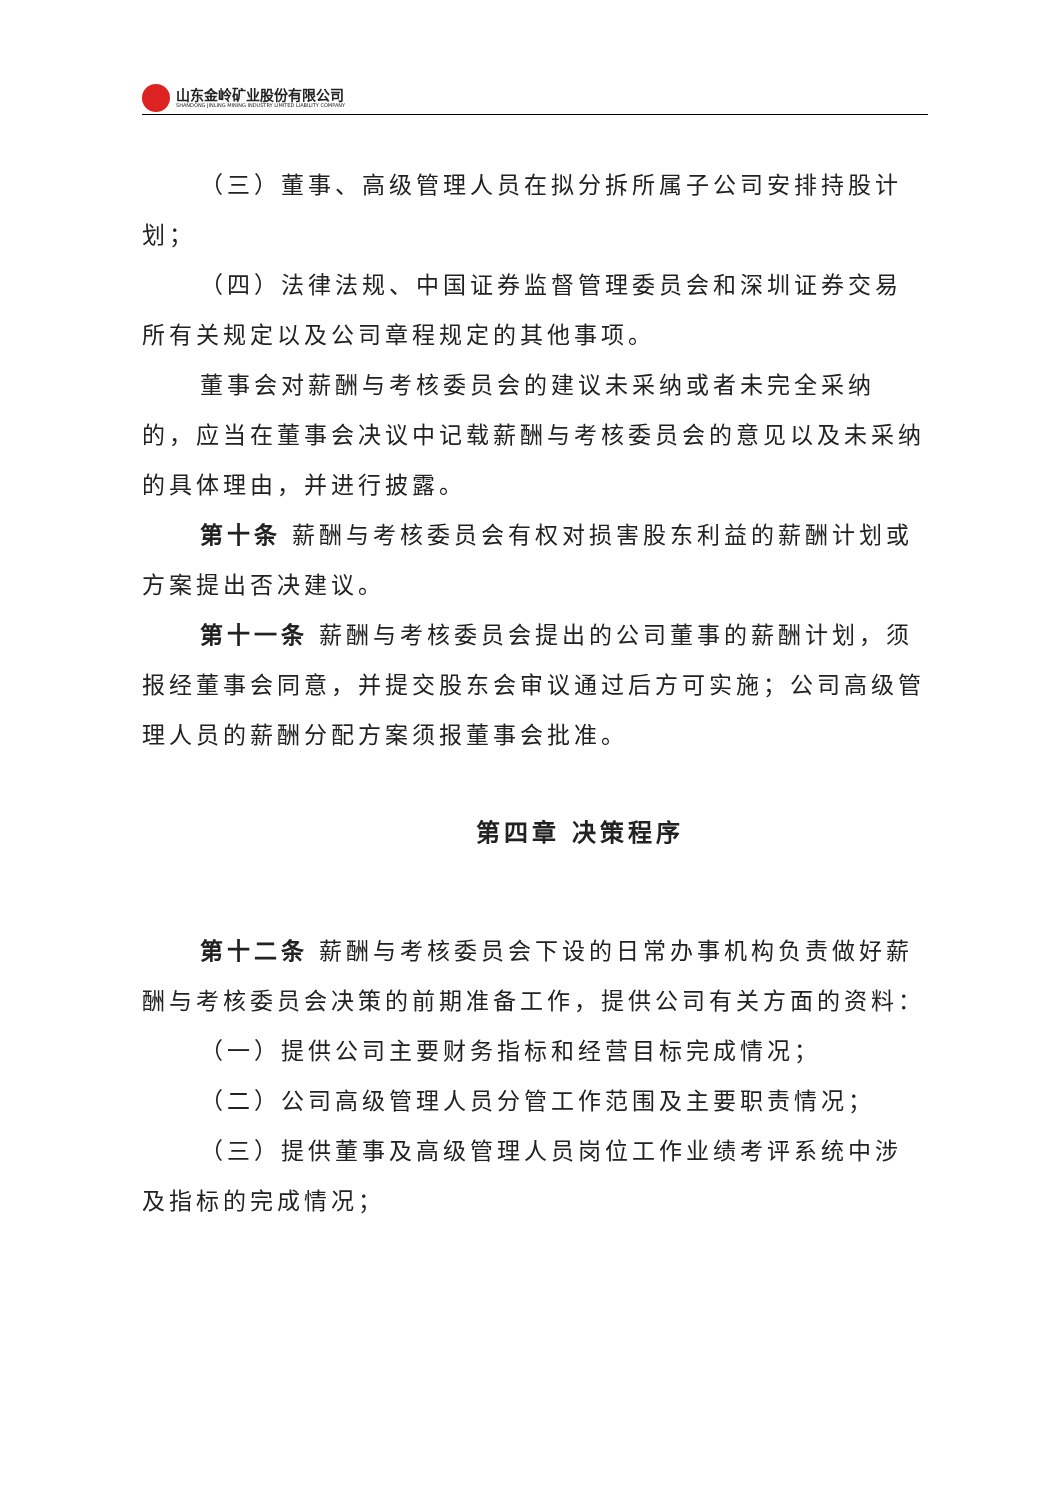山东金岭矿业股份有限公司
SHANDONG JINLING MINING INDUSTRY LIMITED LIABILITY COMPANY
（三）董事、高级管理人员在拟分拆所属子公司安排持股计划；
（四）法律法规、中国证券监督管理委员会和深圳证券交易所有关规定以及公司章程规定的其他事项。
董事会对薪酬与考核委员会的建议未采纳或者未完全采纳的，应当在董事会决议中记载薪酬与考核委员会的意见以及未采纳的具体理由，并进行披露。
第十条 薪酬与考核委员会有权对损害股东利益的薪酬计划或方案提出否决建议。
第十一条 薪酬与考核委员会提出的公司董事的薪酬计划，须报经董事会同意，并提交股东会审议通过后方可实施；公司高级管理人员的薪酬分配方案须报董事会批准。
第四章 决策程序
第十二条 薪酬与考核委员会下设的日常办事机构负责做好薪酬与考核委员会决策的前期准备工作，提供公司有关方面的资料：
（一）提供公司主要财务指标和经营目标完成情况；
（二）公司高级管理人员分管工作范围及主要职责情况；
（三）提供董事及高级管理人员岗位工作业绩考评系统中涉及指标的完成情况；